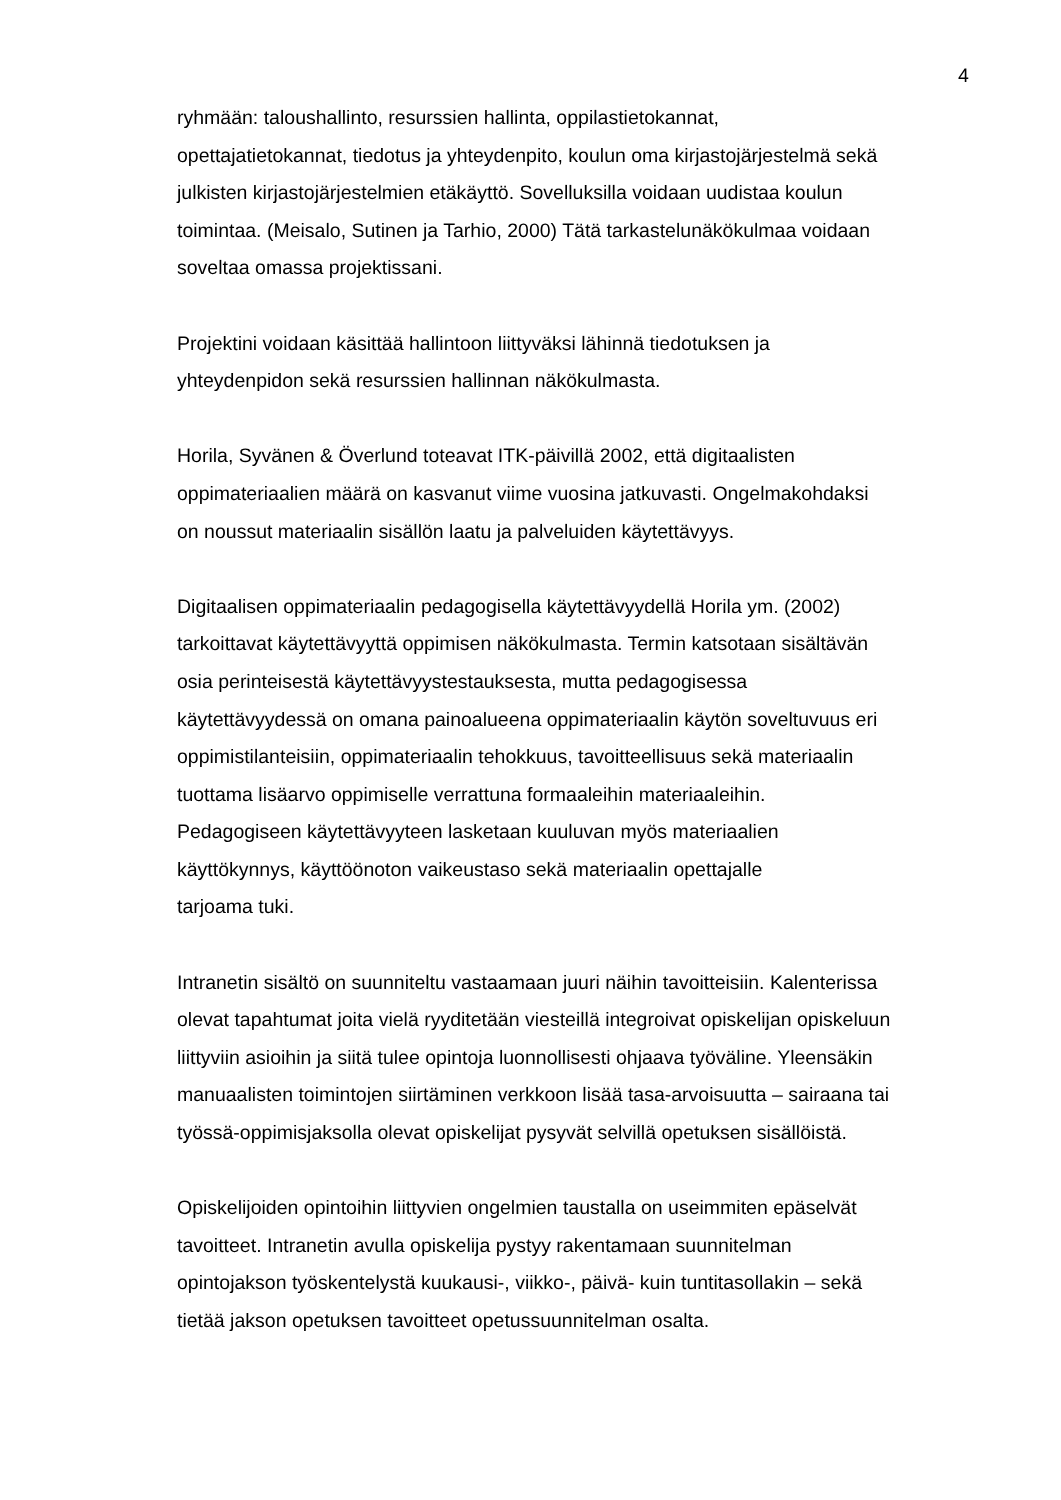4
ryhmään: taloushallinto, resurssien hallinta, oppilastietokannat,
opettajatietokannat, tiedotus ja yhteydenpito, koulun oma kirjastojärjestelmä sekä
julkisten kirjastojärjestelmien etäkäyttö. Sovelluksilla voidaan uudistaa koulun
toimintaa. (Meisalo, Sutinen ja Tarhio, 2000) Tätä tarkastelunäkökulmaa voidaan
soveltaa omassa projektissani.
Projektini voidaan käsittää hallintoon liittyväksi lähinnä tiedotuksen ja
yhteydenpidon sekä resurssien hallinnan näkökulmasta.
Horila, Syvänen & Överlund toteavat ITK-päivillä 2002, että digitaalisten
oppimateriaalien määrä on kasvanut viime vuosina jatkuvasti. Ongelmakohdaksi
on noussut materiaalin sisällön laatu ja palveluiden käytettävyys.
Digitaalisen oppimateriaalin pedagogisella käytettävyydellä Horila ym. (2002)
tarkoittavat käytettävyyttä oppimisen näkökulmasta. Termin katsotaan sisältävän
osia perinteisestä käytettävyystestauksesta, mutta pedagogisessa
käytettävyydessä on omana painoalueena oppimateriaalin käytön soveltuvuus eri
oppimistilanteisiin, oppimateriaalin tehokkuus, tavoitteellisuus sekä materiaalin
tuottama lisäarvo oppimiselle verrattuna formaaleihin materiaaleihin.
Pedagogiseen käytettävyyteen lasketaan kuuluvan myös materiaalien
käyttökynnys, käyttöönoton vaikeustaso sekä materiaalin opettajalle
tarjoama tuki.
Intranetin sisältö on suunniteltu vastaamaan juuri näihin tavoitteisiin. Kalenterissa
olevat tapahtumat joita vielä ryyditetään viesteillä integroivat opiskelijan opiskeluun
liittyviin asioihin ja siitä tulee opintoja luonnollisesti ohjaava työväline. Yleensäkin
manuaalisten toimintojen siirtäminen verkkoon lisää tasa-arvoisuutta – sairaana tai
työssä-oppimisjaksolla olevat opiskelijat pysyvät selvillä opetuksen sisällöistä.
Opiskelijoiden opintoihin liittyvien ongelmien taustalla on useimmiten epäselvät
tavoitteet. Intranetin avulla opiskelija pystyy rakentamaan suunnitelman
opintojakson työskentelystä kuukausi-, viikko-, päivä- kuin tuntitasollakin – sekä
tietää jakson opetuksen tavoitteet opetussuunnitelman osalta.